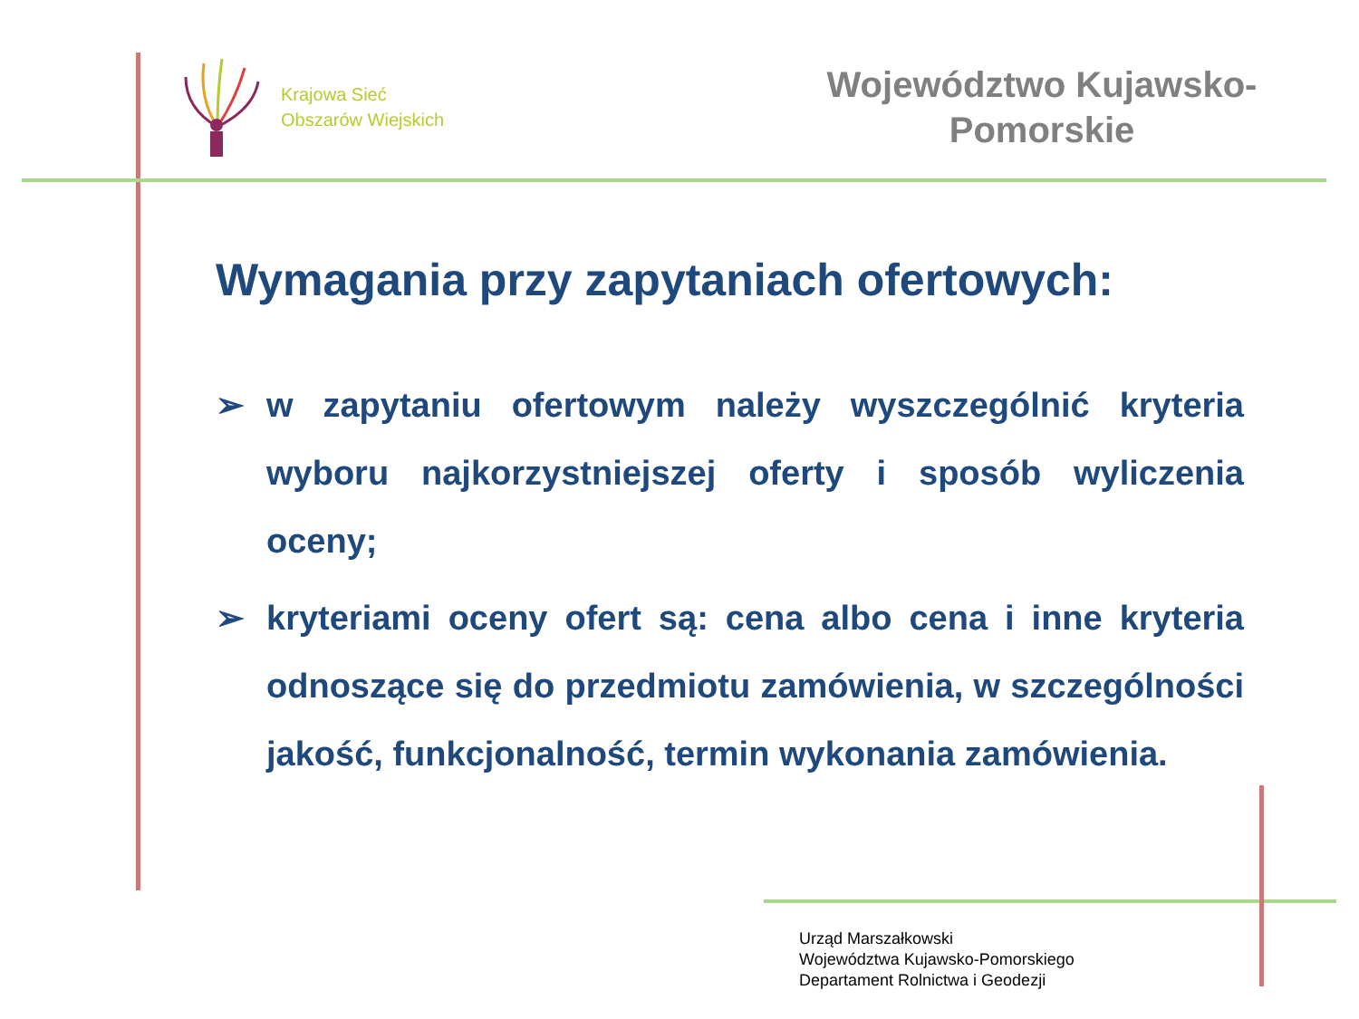Krajowa Sieć
Obszarów Wiejskich
Województwo Kujawsko-
Pomorskie
Wymagania przy zapytaniach ofertowych:
➢ w zapytaniu ofertowym należy wyszczególnić kryteria wyboru najkorzystniejszej oferty i sposób wyliczenia oceny;
➢ kryteriami oceny ofert są: cena albo cena i inne kryteria odnoszące się do przedmiotu zamówienia, w szczególności jakość, funkcjonalność, termin wykonania zamówienia.
Urząd Marszałkowski
Województwa Kujawsko-Pomorskiego
Departament Rolnictwa i Geodezji